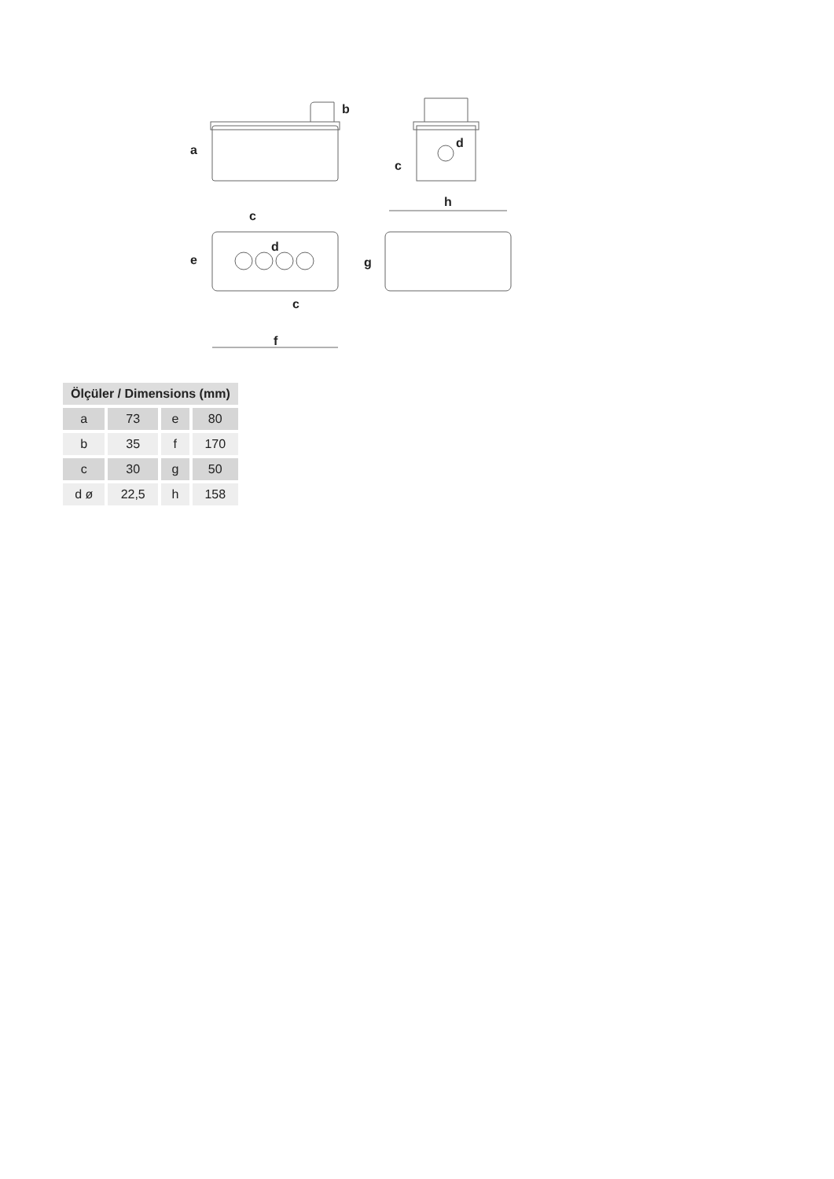a
b
c
d
c
d
e
c
f
h
g
| Ölçüler / Dimensions (mm) | | | |
| --- | --- | --- | --- |
| a | 73 | e | 80 |
| b | 35 | f | 170 |
| c | 30 | g | 50 |
| d ø | 22,5 | h | 158 |